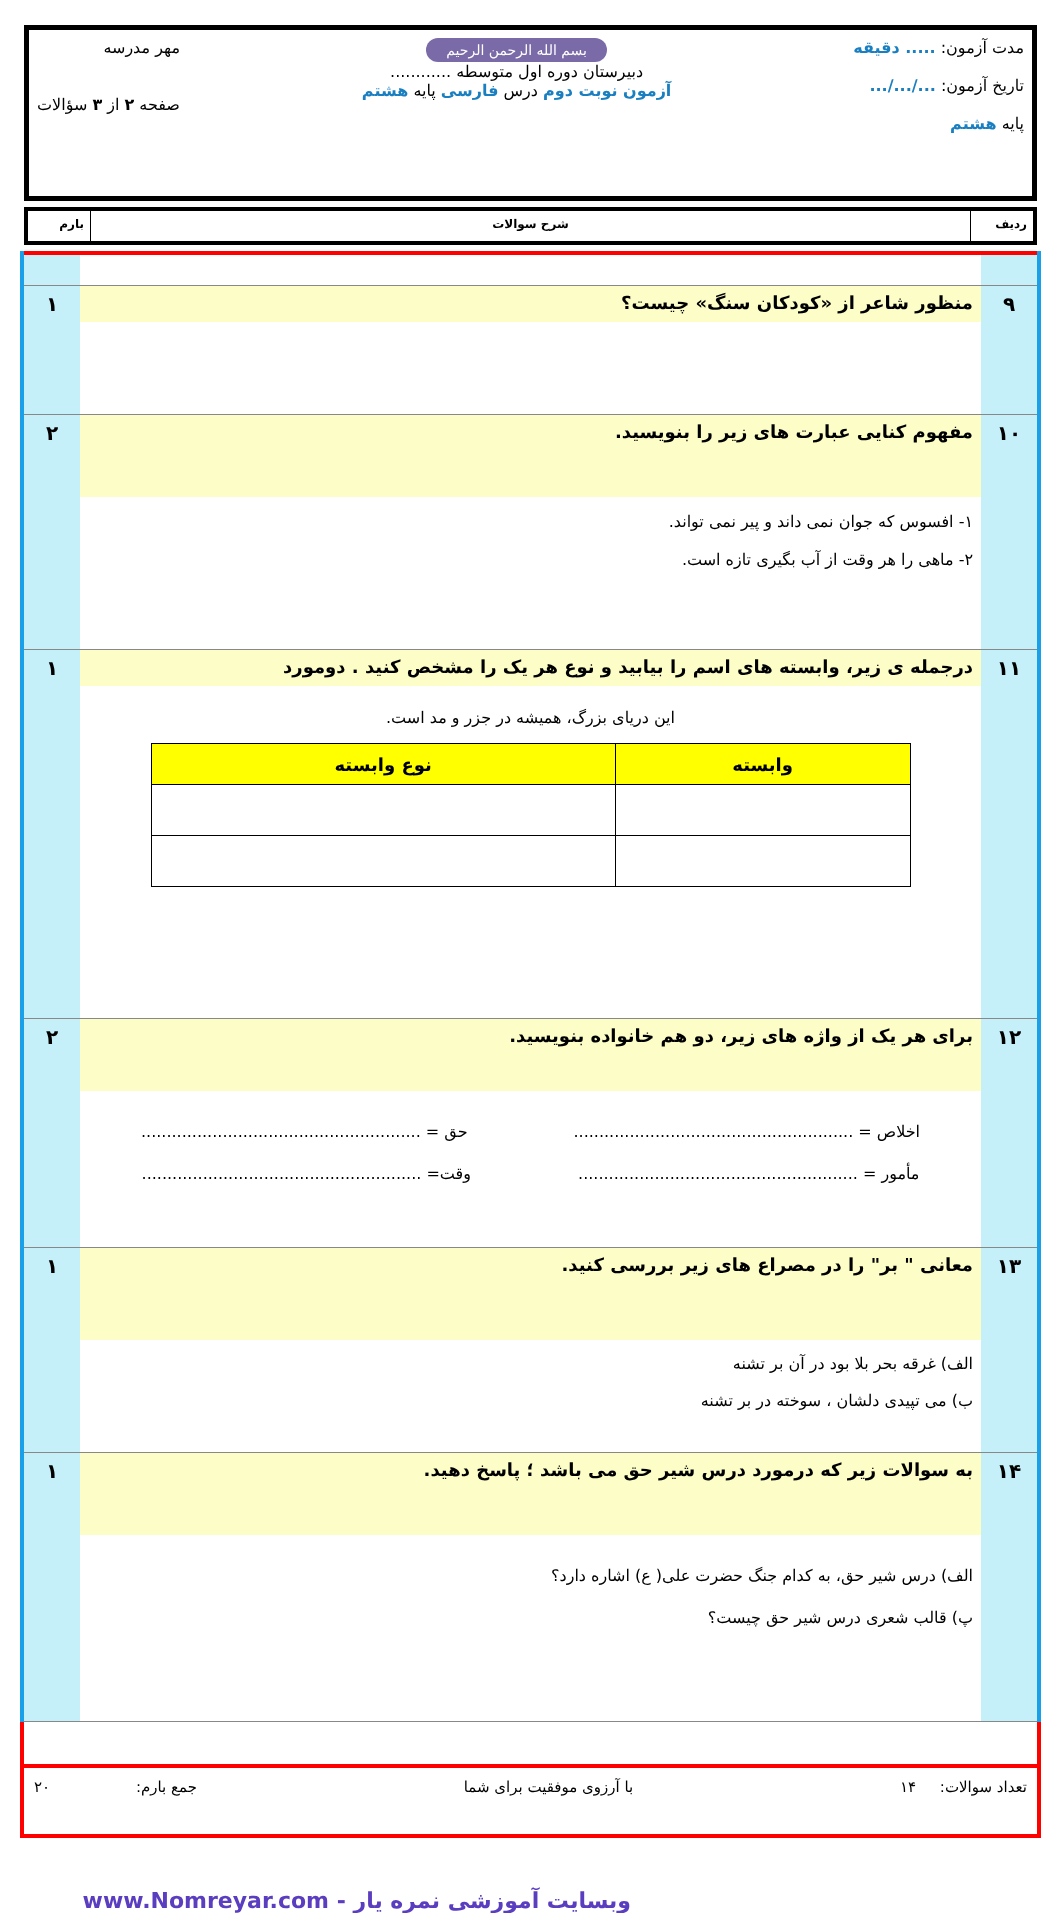مدت آزمون: ..... دقیقه
تاریخ آزمون: .../.../...
پایه هشتم
بسم الله الرحمن الرحیم
دبیرستان دوره اول متوسطه ............
آزمون نوبت دوم درس فارسی پایه هشتم
مهر مدرسه
صفحه ۲ از ۳ سؤالات
ردیف شرح سوالات بارم
| ۹ | منظور شاعر از «کودکان سنگ» چیست؟ | ۱ |
| ۱۰ | مفهوم کنایی عبارت های زیر را بنویسید. | ۲ |
| | ۱- افسوس که جوان نمی داند و پیر نمی تواند. ۲- ماهی را هر وقت از آب بگیری تازه است. | |
| ۱۱ | درجمله ی زیر، وابسته های اسم را بیابید و نوع هر یک را مشخص کنید . دومورد | ۱ |
| | این دریای بزرگ، همیشه در جزر و مد است. / وابسته / نوع وابسته / / --- / --- / | |
| ۱۲ | برای هر یک از واژه های زیر، دو هم خانواده بنویسید. | ۲ |
| | اخلاص = ....................................................... حق = ....................................................... مأمور = ....................................................... وقت= ....................................................... | |
| ۱۳ | معانی " بر" را در مصراع های زیر بررسی کنید. | ۱ |
| | الف) غرقه بحر بلا بود در آن بر تشنه ب) می تپیدی دلشان ، سوخته در بر تشنه | |
| ۱۴ | به سوالات زیر که درمورد درس شیر حق می باشد ؛ پاسخ دهید. | ۱ |
| | الف) درس شیر حق، به کدام جنگ حضرت علی( ع) اشاره دارد؟ پ) قالب شعری درس شیر حق چیست؟ | |
تعداد سوالات: ۱۴ با آرزوی موفقیت برای شما جمع بارم: ۲۰
وبسایت آموزشی نمره یار - www.Nomreyar.com